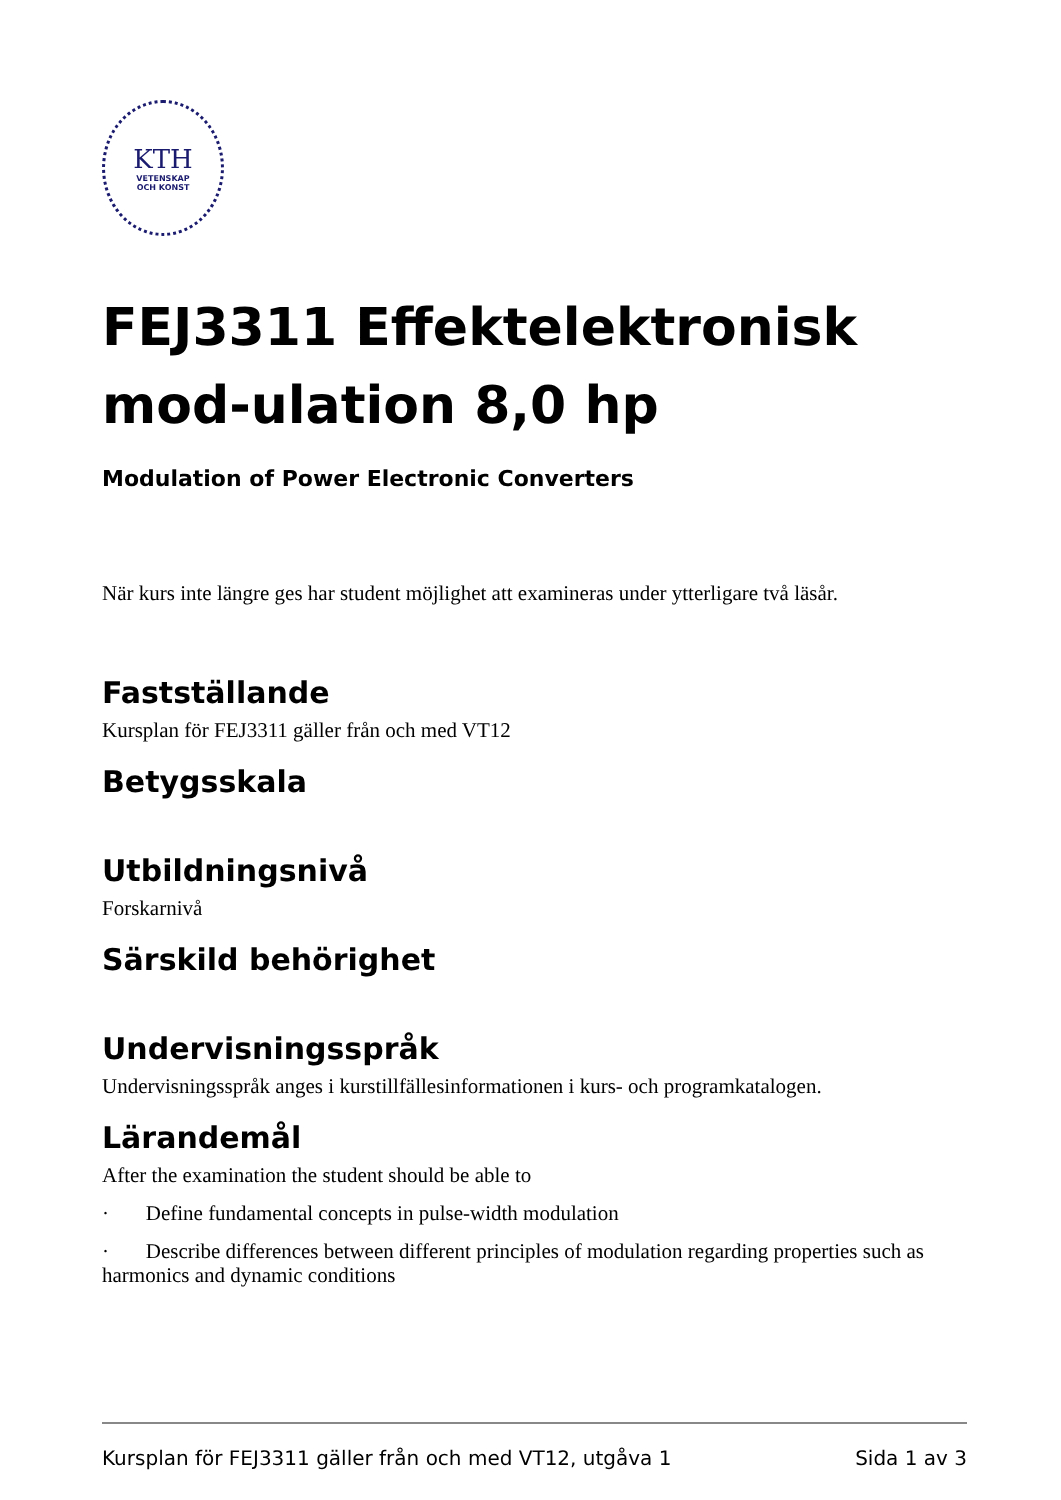KTH
VETENSKAP
OCH KONST
FEJ3311 Effektelektronisk mod-ulation 8,0 hp
Modulation of Power Electronic Converters
När kurs inte längre ges har student möjlighet att examineras under ytterligare två läsår.
Fastställande
Kursplan för FEJ3311 gäller från och med VT12
Betygsskala
Utbildningsnivå
Forskarnivå
Särskild behörighet
Undervisningsspråk
Undervisningsspråk anges i kurstillfällesinformationen i kurs- och programkatalogen.
Lärandemål
After the examination the student should be able to
· Define fundamental concepts in pulse-width modulation
· Describe differences between different principles of modulation regarding properties such as harmonics and dynamic conditions
Kursplan för FEJ3311 gäller från och med VT12, utgåva 1 Sida 1 av 3